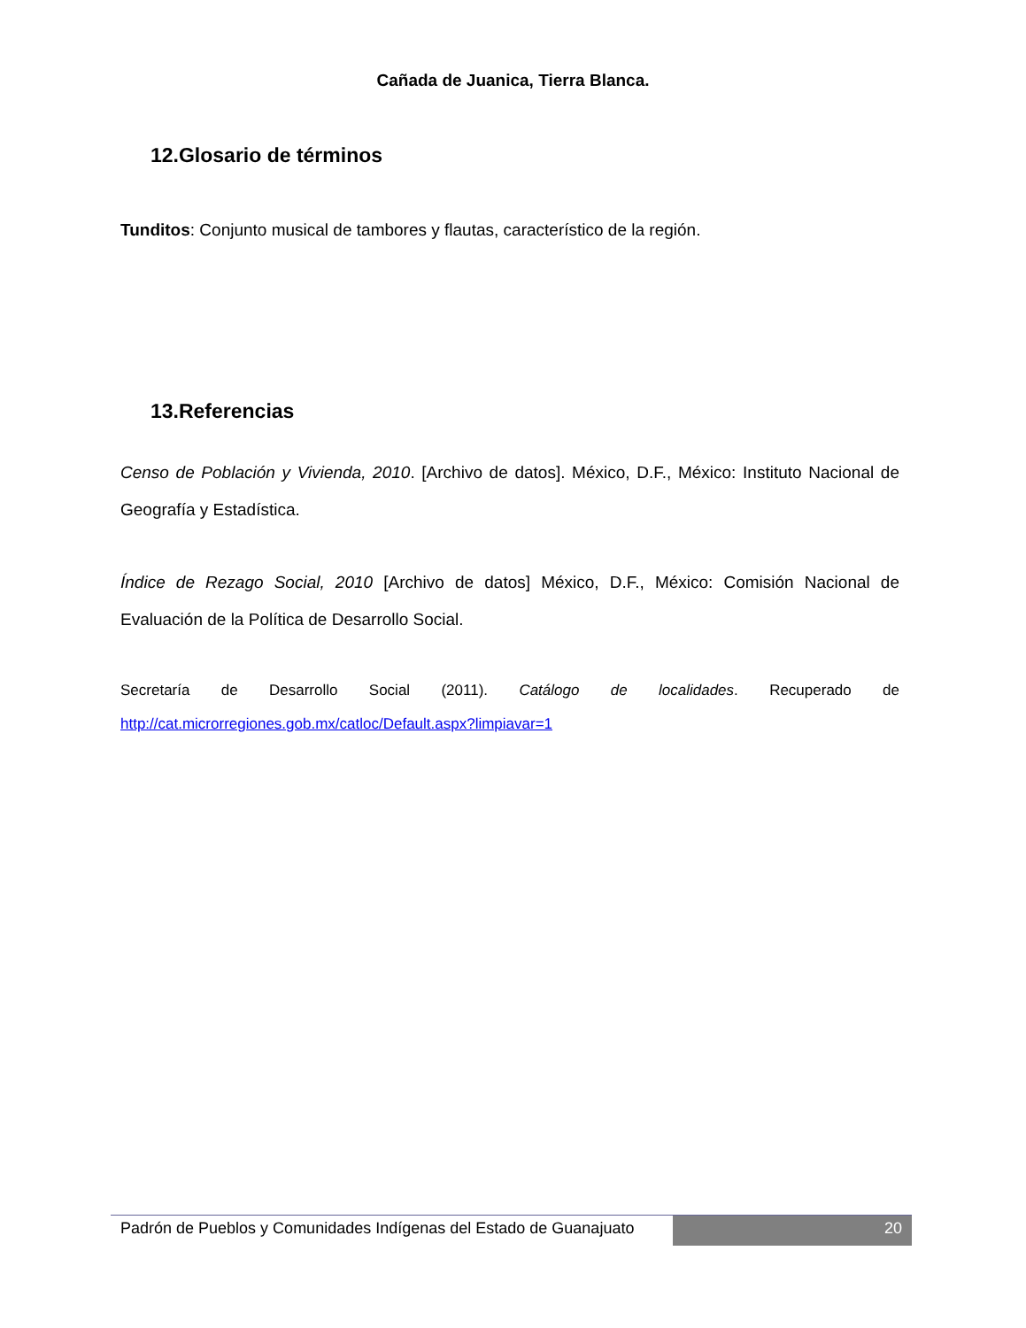Cañada de Juanica, Tierra Blanca.
12.Glosario de términos
Tunditos: Conjunto musical de tambores y flautas, característico de la región.
13.Referencias
Censo de Población y Vivienda, 2010. [Archivo de datos]. México, D.F., México: Instituto Nacional de Geografía y Estadística.
Índice de Rezago Social, 2010 [Archivo de datos] México, D.F., México: Comisión Nacional de Evaluación de la Política de Desarrollo Social.
Secretaría de Desarrollo Social (2011). Catálogo de localidades. Recuperado de
http://cat.microrregiones.gob.mx/catloc/Default.aspx?limpiavar=1
Padrón de Pueblos y Comunidades Indígenas del Estado de Guanajuato
20